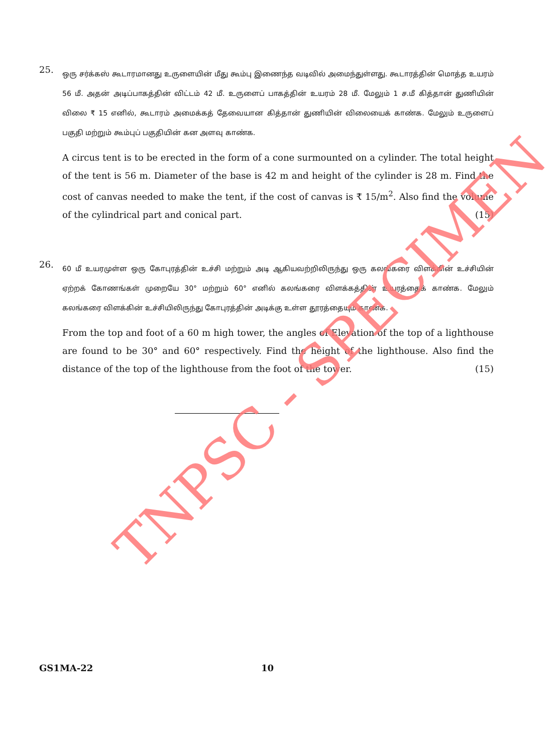25.
ஒரு சர்க்கஸ் கூடாரமானது உருளையின் மீது கூம்பு இணைந்த வடிவில் அமைந்துள்ளது. கூடாரத்தின் மொத்த உயரம் 56 மீ. அதன் அடிப்பாகத்தின் விட்டம் 42 மீ. உருளைப் பாகத்தின் உயரம் 28 மீ. மேலும் 1 ச.மீ கித்தான் துணியின் விலை ₹ 15 எனில், கூடாரம் அமைக்கத் தேவையான கித்தான் துணியின் விலையைக் காண்க. மேலும் உருளைப் பகுதி மற்றும் கூம்புப் பகுதியின் கன அளவு காண்க.
A circus tent is to be erected in the form of a cone surmounted on a cylinder. The total height of the tent is 56 m. Diameter of the base is 42 m and height of the cylinder is 28 m. Find the cost of canvas needed to make the tent, if the cost of canvas is ₹ 15/m<sup>2</sup>. Also find the volume of the cylindrical part and conical part. (15)
26.
60 மீ உயரமுள்ள ஒரு கோபுரத்தின் உச்சி மற்றும் அடி ஆகியவற்றிலிருந்து ஒரு கலங்கரை விளக்கின் உச்சியின் ஏற்றக் கோணங்கள் முறையே 30° மற்றும் 60° எனில் கலங்கரை விளக்கத்தின் உயரத்தைக் காண்க. மேலும் கலங்கரை விளக்கின் உச்சியிலிருந்து கோபுரத்தின் அடிக்கு உள்ள தூரத்தையும் காண்க.
From the top and foot of a 60 m high tower, the angles of Elevation of the top of a lighthouse are found to be 30° and 60° respectively. Find the height of the lighthouse. Also find the distance of the top of the lighthouse from the foot of the tower. (15)
TNPSC - SPECIMEN
GS1MA-22 10